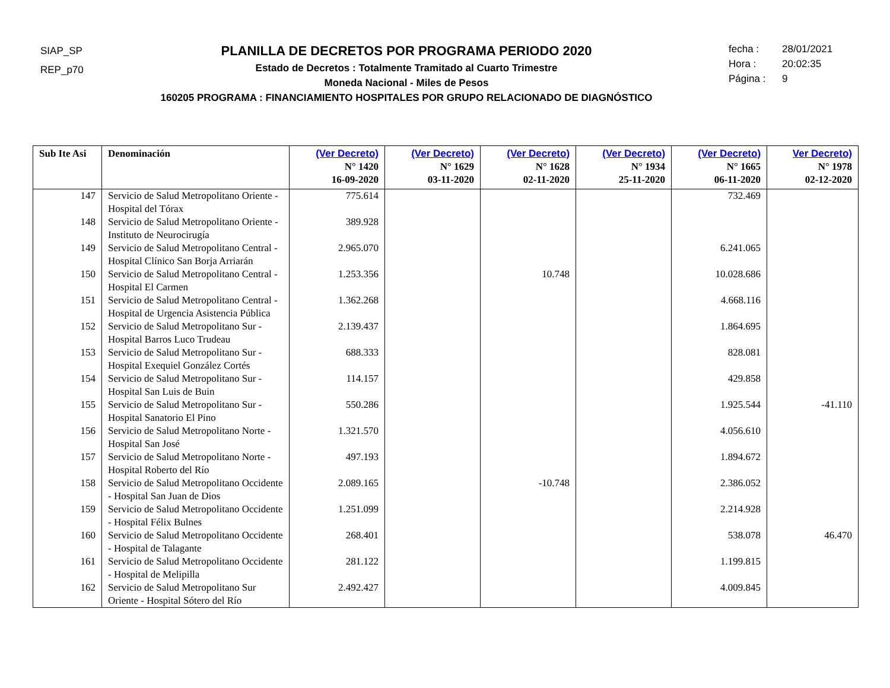SIAP_SP
REP_p70
PLANILLA DE DECRETOS POR PROGRAMA PERIODO 2020
Estado de Decretos : Totalmente Tramitado al Cuarto Trimestre
Moneda Nacional - Miles de Pesos
160205 PROGRAMA : FINANCIAMIENTO HOSPITALES POR GRUPO RELACIONADO DE DIAGNÓSTICO
fecha : 28/01/2021
Hora : 20:02:35
Página : 9
| Sub Ite Asi | Denominación | (Ver Decreto) N° 1420 16-09-2020 | (Ver Decreto) N° 1629 03-11-2020 | (Ver Decreto) N° 1628 02-11-2020 | (Ver Decreto) N° 1934 25-11-2020 | (Ver Decreto) N° 1665 06-11-2020 | Ver Decreto) N° 1978 02-12-2020 |
| --- | --- | --- | --- | --- | --- | --- | --- |
| 147 | Servicio de Salud Metropolitano Oriente - Hospital del Tórax | 775.614 | | | | 732.469 | |
| 148 | Servicio de Salud Metropolitano Oriente - Instituto de Neurocirugía | 389.928 | | | | | |
| 149 | Servicio de Salud Metropolitano Central - Hospital Clínico San Borja Arriarán | 2.965.070 | | | | 6.241.065 | |
| 150 | Servicio de Salud Metropolitano Central - Hospital El Carmen | 1.253.356 | | 10.748 | | 10.028.686 | |
| 151 | Servicio de Salud Metropolitano Central - Hospital de Urgencia Asistencia Pública | 1.362.268 | | | | 4.668.116 | |
| 152 | Servicio de Salud Metropolitano Sur - Hospital Barros Luco Trudeau | 2.139.437 | | | | 1.864.695 | |
| 153 | Servicio de Salud Metropolitano Sur - Hospital Exequiel González Cortés | 688.333 | | | | 828.081 | |
| 154 | Servicio de Salud Metropolitano Sur - Hospital San Luis de Buin | 114.157 | | | | 429.858 | |
| 155 | Servicio de Salud Metropolitano Sur - Hospital Sanatorio El Pino | 550.286 | | | | 1.925.544 | -41.110 |
| 156 | Servicio de Salud Metropolitano Norte - Hospital San José | 1.321.570 | | | | 4.056.610 | |
| 157 | Servicio de Salud Metropolitano Norte - Hospital Roberto del Río | 497.193 | | | | 1.894.672 | |
| 158 | Servicio de Salud Metropolitano Occidente - Hospital San Juan de Dios | 2.089.165 | | -10.748 | | 2.386.052 | |
| 159 | Servicio de Salud Metropolitano Occidente - Hospital Félix Bulnes | 1.251.099 | | | | 2.214.928 | |
| 160 | Servicio de Salud Metropolitano Occidente - Hospital de Talagante | 268.401 | | | | 538.078 | 46.470 |
| 161 | Servicio de Salud Metropolitano Occidente - Hospital de Melipilla | 281.122 | | | | 1.199.815 | |
| 162 | Servicio de Salud Metropolitano Sur Oriente - Hospital Sótero del Río | 2.492.427 | | | | 4.009.845 | |